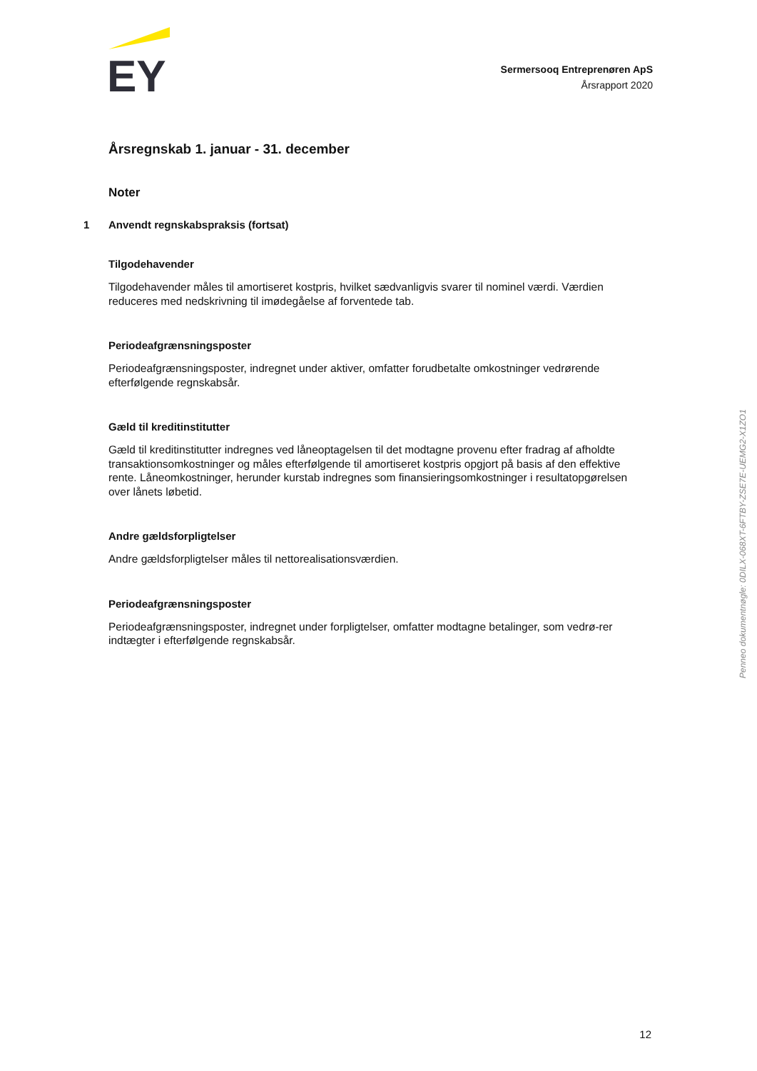EY
Sermersooq Entreprenøren ApS
Årsrapport 2020
Årsregnskab 1. januar - 31. december
Noter
1 Anvendt regnskabspraksis (fortsat)
Tilgodehavender
Tilgodehavender måles til amortiseret kostpris, hvilket sædvanligvis svarer til nominel værdi. Værdien reduceres med nedskrivning til imødegåelse af forventede tab.
Periodeafgrænsningsposter
Periodeafgrænsningsposter, indregnet under aktiver, omfatter forudbetalte omkostninger vedrørende efterfølgende regnskabsår.
Gæld til kreditinstitutter
Gæld til kreditinstitutter indregnes ved låneoptagelsen til det modtagne provenu efter fradrag af afholdte transaktionsomkostninger og måles efterfølgende til amortiseret kostpris opgjort på basis af den effektive rente. Låneomkostninger, herunder kurstab indregnes som finansieringsomkostninger i resultatopgørelsen over lånets løbetid.
Andre gældsforpligtelser
Andre gældsforpligtelser måles til nettorealisationsværdien.
Periodeafgrænsningsposter
Periodeafgrænsningsposter, indregnet under forpligtelser, omfatter modtagne betalinger, som vedrø-rer indtægter i efterfølgende regnskabsår.
Penneo dokumentnøgle: 0DILX-068XT-6FTBY-ZSE7E-UEMG2-X1ZO1
12